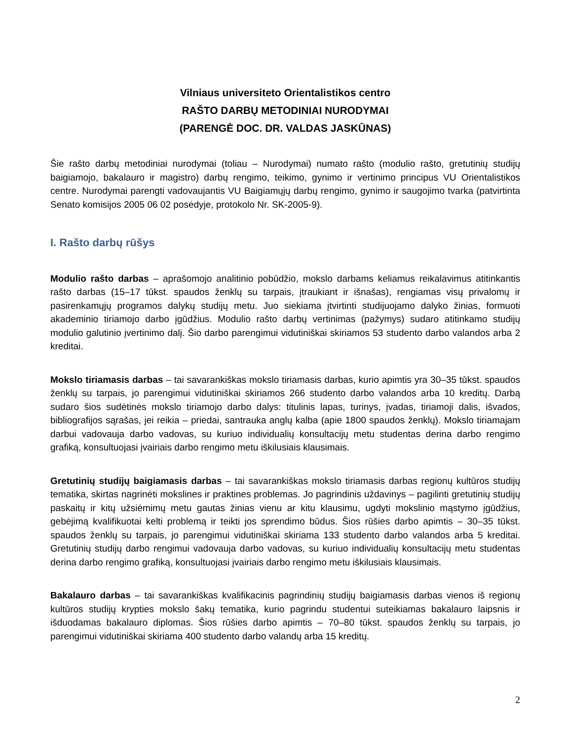Vilniaus universiteto Orientalistikos centro
RAŠTO DARBŲ METODINIAI NURODYMAI
(PARENGĖ DOC. DR. VALDAS JASKŪNAS)
Šie rašto darbų metodiniai nurodymai (toliau – Nurodymai) numato rašto (modulio rašto, gretutinių studijų baigiamojo, bakalauro ir magistro) darbų rengimo, teikimo, gynimo ir vertinimo principus VU Orientalistikos centre. Nurodymai parengti vadovaujantis VU Baigiamųjų darbų rengimo, gynimo ir saugojimo tvarka (patvirtinta Senato komisijos 2005 06 02 posėdyje, protokolo Nr. SK-2005-9).
I. Rašto darbų rūšys
Modulio rašto darbas – aprašomojo analitinio pobūdžio, mokslo darbams keliamus reikalavimus atitinkantis rašto darbas (15–17 tūkst. spaudos ženklų su tarpais, įtraukiant ir išnašas), rengiamas visų privalomų ir pasirenkamųjų programos dalykų studijų metu. Juo siekiama įtvirtinti studijuojamo dalyko žinias, formuoti akademinio tiriamojo darbo įgūdžius. Modulio rašto darbų vertinimas (pažymys) sudaro atitinkamo studijų modulio galutinio įvertinimo dalį. Šio darbo parengimui vidutiniškai skiriamos 53 studento darbo valandos arba 2 kreditai.
Mokslo tiriamasis darbas – tai savarankiškas mokslo tiriamasis darbas, kurio apimtis yra 30–35 tūkst. spaudos ženklų su tarpais, jo parengimui vidutiniškai skiriamos 266 studento darbo valandos arba 10 kreditų. Darbą sudaro šios sudėtinės mokslo tiriamojo darbo dalys: titulinis lapas, turinys, įvadas, tiriamoji dalis, išvados, bibliografijos sąrašas, jei reikia – priedai, santrauka anglų kalba (apie 1800 spaudos ženklų). Mokslo tiriamajam darbui vadovauja darbo vadovas, su kuriuo individualių konsultacijų metu studentas derina darbo rengimo grafiką, konsultuojasi įvairiais darbo rengimo metu iškilusiais klausimais.
Gretutinių studijų baigiamasis darbas – tai savarankiškas mokslo tiriamasis darbas regionų kultūros studijų tematika, skirtas nagrinėti mokslines ir praktines problemas. Jo pagrindinis uždavinys – pagilinti gretutinių studijų paskaitų ir kitų užsiėmimų metu gautas žinias vienu ar kitu klausimu, ugdyti mokslinio mąstymo įgūdžius, gebėjimą kvalifikuotai kelti problemą ir teikti jos sprendimo būdus. Šios rūšies darbo apimtis – 30–35 tūkst. spaudos ženklų su tarpais, jo parengimui vidutiniškai skiriama 133 studento darbo valandos arba 5 kreditai. Gretutinių studijų darbo rengimui vadovauja darbo vadovas, su kuriuo individualių konsultacijų metu studentas derina darbo rengimo grafiką, konsultuojasi įvairiais darbo rengimo metu iškilusiais klausimais.
Bakalauro darbas – tai savarankiškas kvalifikacinis pagrindinių studijų baigiamasis darbas vienos iš regionų kultūros studijų krypties mokslo šakų tematika, kurio pagrindu studentui suteikiamas bakalauro laipsnis ir išduodamas bakalauro diplomas. Šios rūšies darbo apimtis – 70–80 tūkst. spaudos ženklų su tarpais, jo parengimui vidutiniškai skiriama 400 studento darbo valandų arba 15 kreditų.
2